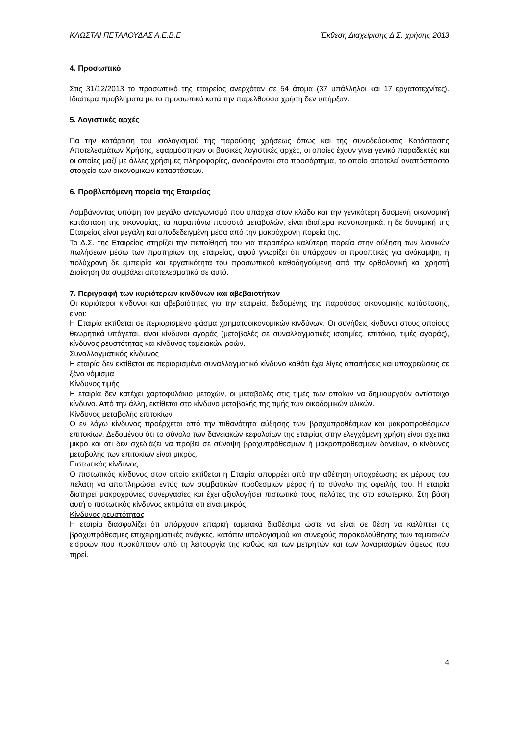ΚΛΩΣΤΑΙ ΠΕΤΑΛΟΥΔΑΣ Α.Ε.Β.Ε Έκθεση Διαχείρισης Δ.Σ. χρήσης 2013
4. Προσωπικό
Στις 31/12/2013 το προσωπικό της εταιρείας ανερχόταν σε 54 άτομα (37 υπάλληλοι και 17 εργατοτεχνίτες). Ιδιαίτερα προβλήματα με το προσωπικό κατά την παρελθούσα χρήση δεν υπήρξαν.
5. Λογιστικές αρχές
Για την κατάρτιση του ισολογισμού της παρούσης χρήσεως όπως και της συνοδεύουσας Κατάστασης Αποτελεσμάτων Χρήσης, εφαρμόστηκαν οι βασικές λογιστικές αρχές, οι οποίες έχουν γίνει γενικά παραδεκτές και οι οποίες μαζί με άλλες χρήσιμες πληροφορίες, αναφέρονται στο προσάρτημα, το οποίο αποτελεί αναπόσπαστο στοιχείο των οικονομικών καταστάσεων.
6. Προβλεπόμενη πορεία της Εταιρείας
Λαμβάνοντας υπόψη τον μεγάλο ανταγωνισμό που υπάρχει στον κλάδο και την γενικότερη δυσμενή οικονομική κατάσταση της οικονομίας, τα παραπάνω ποσοστά μεταβολών, είναι ιδιαίτερα ικανοποιητικά, η δε δυναμική της Εταιρείας είναι μεγάλη και αποδεδειγμένη μέσα από την μακρόχρονη πορεία της.
Το Δ.Σ. της Εταιρείας στηρίζει την πεποίθησή του για περαιτέρω καλύτερη πορεία στην αύξηση των λιανικών πωλήσεων μέσω των πρατηρίων της εταιρείας, αφού γνωρίζει ότι υπάρχουν οι προοπτικές για ανάκαμψη, η πολύχρονη δε εμπειρία και εργατικότητα του προσωπικού καθοδηγούμενη από την ορθολογική και χρηστή Διοίκηση θα συμβάλει αποτελεσματικά σε αυτό.
7. Περιγραφή των κυριότερων κινδύνων και αβεβαιοτήτων
Οι κυριότεροι κίνδυνοι και αβεβαιότητες για την εταιρεία, δεδομένης της παρούσας οικονομικής κατάστασης, είναι:
Η Εταιρία εκτίθεται σε περιορισμένο φάσμα χρηματοοικονομικών κινδύνων. Οι συνήθεις κίνδυνοι στους οποίους θεωρητικά υπάγεται, είναι κίνδυνοι αγοράς (μεταβολές σε συναλλαγματικές ισοτιμίες, επιτόκιο, τιμές αγοράς), κίνδυνος ρευστότητας και κίνδυνος ταμειακών ροών.
Συναλλαγματικός κίνδυνος
Η εταιρία δεν εκτίθεται σε περιορισμένο συναλλαγματικό κίνδυνο καθότι έχει λίγες απαιτήσεις και υποχρεώσεις σε ξένο νόμισμα
Κίνδυνος τιμής
Η εταιρία δεν κατέχει χαρτοφυλάκιο μετοχών, οι μεταβολές στις τιμές των οποίων να δημιουργούν αντίστοιχο κίνδυνο. Από την άλλη, εκτίθεται στο κίνδυνο μεταβολής της τιμής των οικοδομικών υλικών.
Κίνδυνος μεταβολής επιτοκίων
Ο εν λόγω κίνδυνος προέρχεται από την πιθανότητα αύξησης των βραχυπροθέσμων και μακροπροθέσμων επιτοκίων. Δεδομένου ότι το σύνολο των δανειακών κεφαλαίων της εταιρίας στην ελεγχόμενη χρήση είναι σχετικά μικρό και ότι δεν σχεδιάζει να προβεί σε σύναψη βραχυπρόθεσμων ή μακροπρόθεσμων δανείων, ο κίνδυνος μεταβολής των επιτοκίων είναι μικρός.
Πιστωτικός κίνδυνος
Ο πιστωτικός κίνδυνος στον οποίο εκτίθεται η Εταιρία απορρέει από την αθέτηση υποχρέωσης εκ μέρους του πελάτη να αποπληρώσει εντός των συμβατικών προθεσμιών μέρος ή το σύνολο της οφειλής του. Η εταιρία διατηρεί μακροχρόνιες συνεργασίες και έχει αξιολογήσει πιστωτικά τους πελάτες της στο εσωτερικό. Στη βάση αυτή ο πιστωτικός κίνδυνος εκτιμάται ότι είναι μικρός.
Κίνδυνος ρευστότητας
Η εταιρία διασφαλίζει ότι υπάρχουν επαρκή ταμειακά διαθέσιμα ώστε να είναι σε θέση να καλύπτει τις βραχυπρόθεσμες επιχειρηματικές ανάγκες, κατόπιν υπολογισμού και συνεχούς παρακολούθησης των ταμειακών εισροών που προκύπτουν από τη λειτουργία της καθώς και των μετρητών και των λογαριασμών όψεως που τηρεί.
4